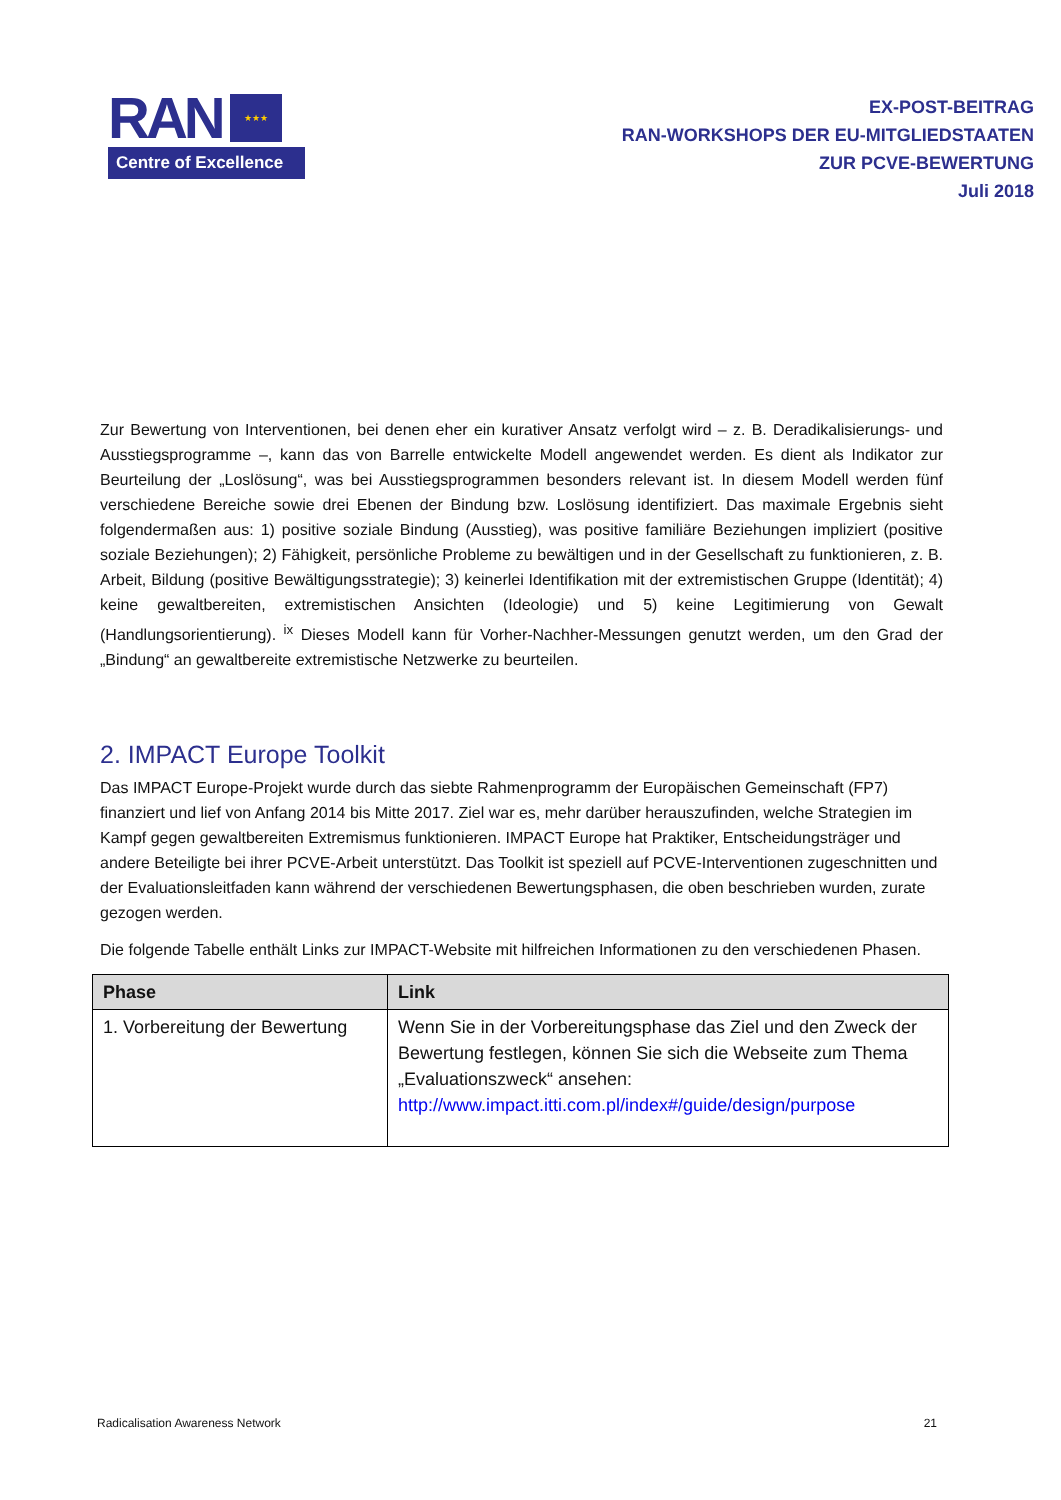RAN ★★★
Centre of Excellence
EX-POST-BEITRAG
RAN-WORKSHOPS DER EU-MITGLIEDSTAATEN
ZUR PCVE-BEWERTUNG
Juli 2018
Zur Bewertung von Interventionen, bei denen eher ein kurativer Ansatz verfolgt wird – z. B. Deradikalisierungs- und Ausstiegsprogramme –, kann das von Barrelle entwickelte Modell angewendet werden. Es dient als Indikator zur Beurteilung der „Loslösung“, was bei Ausstiegsprogrammen besonders relevant ist. In diesem Modell werden fünf verschiedene Bereiche sowie drei Ebenen der Bindung bzw. Loslösung identifiziert. Das maximale Ergebnis sieht folgendermaßen aus: 1) positive soziale Bindung (Ausstieg), was positive familiäre Beziehungen impliziert (positive soziale Beziehungen); 2) Fähigkeit, persönliche Probleme zu bewältigen und in der Gesellschaft zu funktionieren, z. B. Arbeit, Bildung (positive Bewältigungsstrategie); 3) keinerlei Identifikation mit der extremistischen Gruppe (Identität); 4) keine gewaltbereiten, extremistischen Ansichten (Ideologie) und 5) keine Legitimierung von Gewalt (Handlungsorientierung). <sup>ix</sup> Dieses Modell kann für Vorher-Nachher-Messungen genutzt werden, um den Grad der „Bindung“ an gewaltbereite extremistische Netzwerke zu beurteilen.
2. IMPACT Europe Toolkit
Das IMPACT Europe-Projekt wurde durch das siebte Rahmenprogramm der Europäischen Gemeinschaft (FP7) finanziert und lief von Anfang 2014 bis Mitte 2017. Ziel war es, mehr darüber herauszufinden, welche Strategien im Kampf gegen gewaltbereiten Extremismus funktionieren. IMPACT Europe hat Praktiker, Entscheidungsträger und andere Beteiligte bei ihrer PCVE-Arbeit unterstützt. Das Toolkit ist speziell auf PCVE-Interventionen zugeschnitten und der Evaluationsleitfaden kann während der verschiedenen Bewertungsphasen, die oben beschrieben wurden, zurate gezogen werden.
Die folgende Tabelle enthält Links zur IMPACT-Website mit hilfreichen Informationen zu den verschiedenen Phasen.
| Phase | Link |
| --- | --- |
| 1. Vorbereitung der Bewertung | Wenn Sie in der Vorbereitungsphase das Ziel und den Zweck der Bewertung festlegen, können Sie sich die Webseite zum Thema „Evaluationszweck“ ansehen: http://www.impact.itti.com.pl/index#/guide/design/purpose |
Radicalisation Awareness Network 21